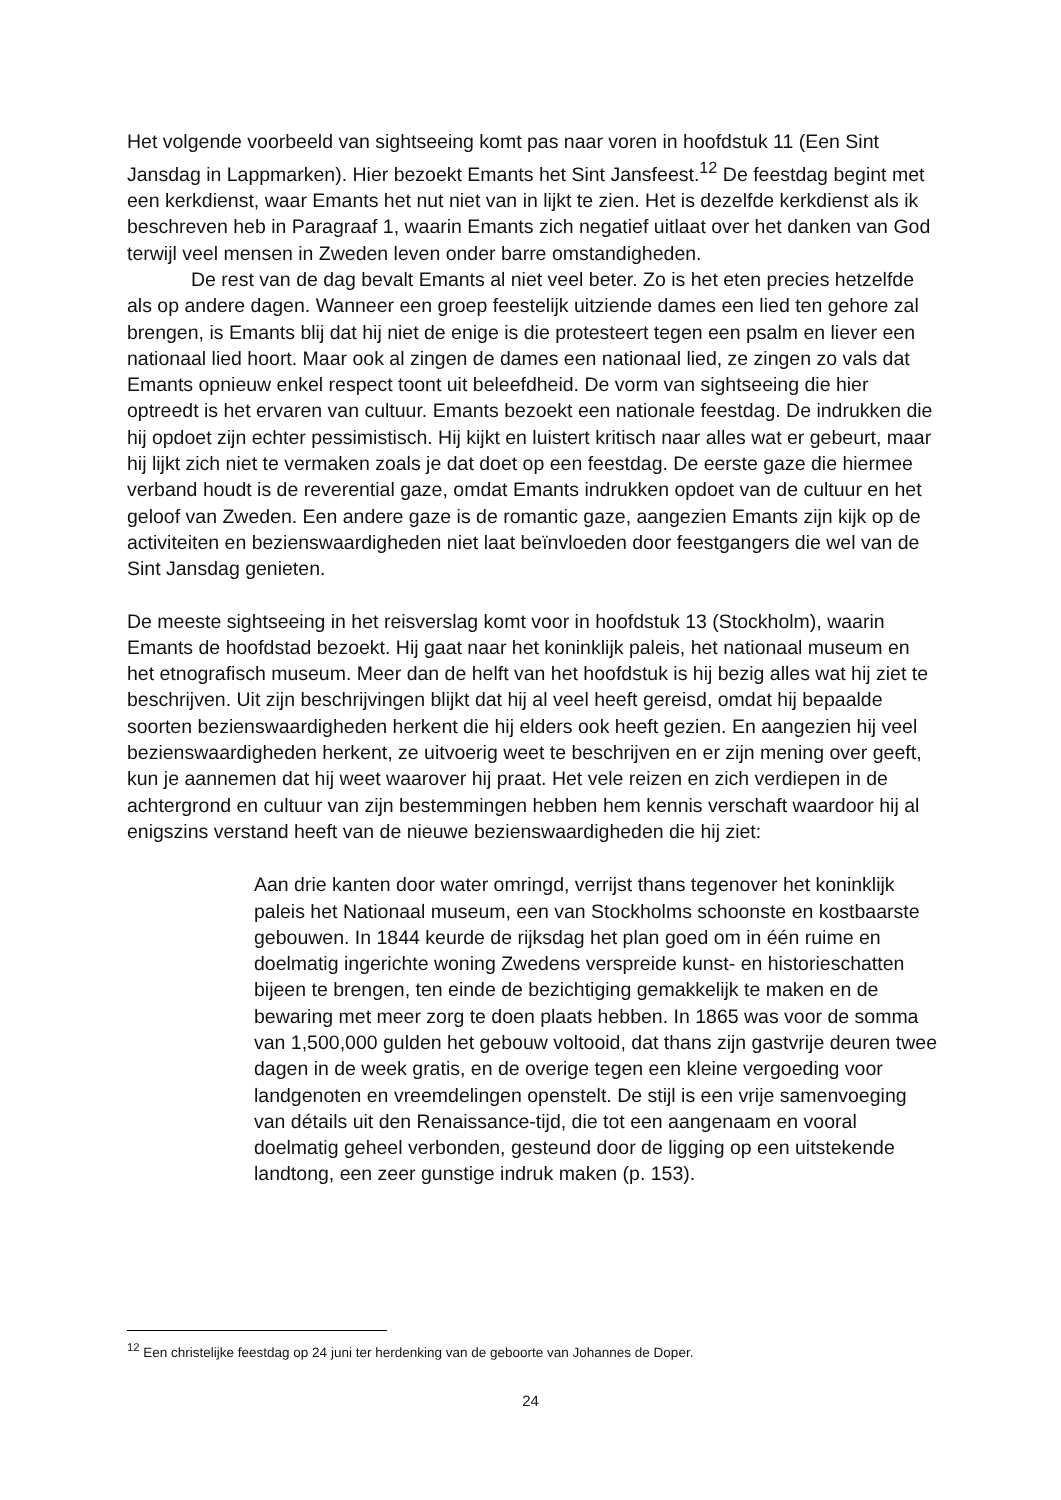Het volgende voorbeeld van sightseeing komt pas naar voren in hoofdstuk 11 (Een Sint Jansdag in Lappmarken). Hier bezoekt Emants het Sint Jansfeest.<sup>12</sup> De feestdag begint met een kerkdienst, waar Emants het nut niet van in lijkt te zien. Het is dezelfde kerkdienst als ik beschreven heb in Paragraaf 1, waarin Emants zich negatief uitlaat over het danken van God terwijl veel mensen in Zweden leven onder barre omstandigheden.
De rest van de dag bevalt Emants al niet veel beter. Zo is het eten precies hetzelfde als op andere dagen. Wanneer een groep feestelijk uitziende dames een lied ten gehore zal brengen, is Emants blij dat hij niet de enige is die protesteert tegen een psalm en liever een nationaal lied hoort. Maar ook al zingen de dames een nationaal lied, ze zingen zo vals dat Emants opnieuw enkel respect toont uit beleefdheid. De vorm van sightseeing die hier optreedt is het ervaren van cultuur. Emants bezoekt een nationale feestdag. De indrukken die hij opdoet zijn echter pessimistisch. Hij kijkt en luistert kritisch naar alles wat er gebeurt, maar hij lijkt zich niet te vermaken zoals je dat doet op een feestdag. De eerste gaze die hiermee verband houdt is de reverential gaze, omdat Emants indrukken opdoet van de cultuur en het geloof van Zweden. Een andere gaze is de romantic gaze, aangezien Emants zijn kijk op de activiteiten en bezienswaardigheden niet laat beïnvloeden door feestgangers die wel van de Sint Jansdag genieten.
De meeste sightseeing in het reisverslag komt voor in hoofdstuk 13 (Stockholm), waarin Emants de hoofdstad bezoekt. Hij gaat naar het koninklijk paleis, het nationaal museum en het etnografisch museum. Meer dan de helft van het hoofdstuk is hij bezig alles wat hij ziet te beschrijven. Uit zijn beschrijvingen blijkt dat hij al veel heeft gereisd, omdat hij bepaalde soorten bezienswaardigheden herkent die hij elders ook heeft gezien. En aangezien hij veel bezienswaardigheden herkent, ze uitvoerig weet te beschrijven en er zijn mening over geeft, kun je aannemen dat hij weet waarover hij praat. Het vele reizen en zich verdiepen in de achtergrond en cultuur van zijn bestemmingen hebben hem kennis verschaft waardoor hij al enigszins verstand heeft van de nieuwe bezienswaardigheden die hij ziet:
Aan drie kanten door water omringd, verrijst thans tegenover het koninklijk paleis het Nationaal museum, een van Stockholms schoonste en kostbaarste gebouwen. In 1844 keurde de rijksdag het plan goed om in één ruime en doelmatig ingerichte woning Zwedens verspreide kunst- en historieschatten bijeen te brengen, ten einde de bezichtiging gemakkelijk te maken en de bewaring met meer zorg te doen plaats hebben. In 1865 was voor de somma van 1,500,000 gulden het gebouw voltooid, dat thans zijn gastvrije deuren twee dagen in de week gratis, en de overige tegen een kleine vergoeding voor landgenoten en vreemdelingen openstelt. De stijl is een vrije samenvoeging van détails uit den Renaissance-tijd, die tot een aangenaam en vooral doelmatig geheel verbonden, gesteund door de ligging op een uitstekende landtong, een zeer gunstige indruk maken (p. 153).
<sup>12</sup> Een christelijke feestdag op 24 juni ter herdenking van de geboorte van Johannes de Doper.
24